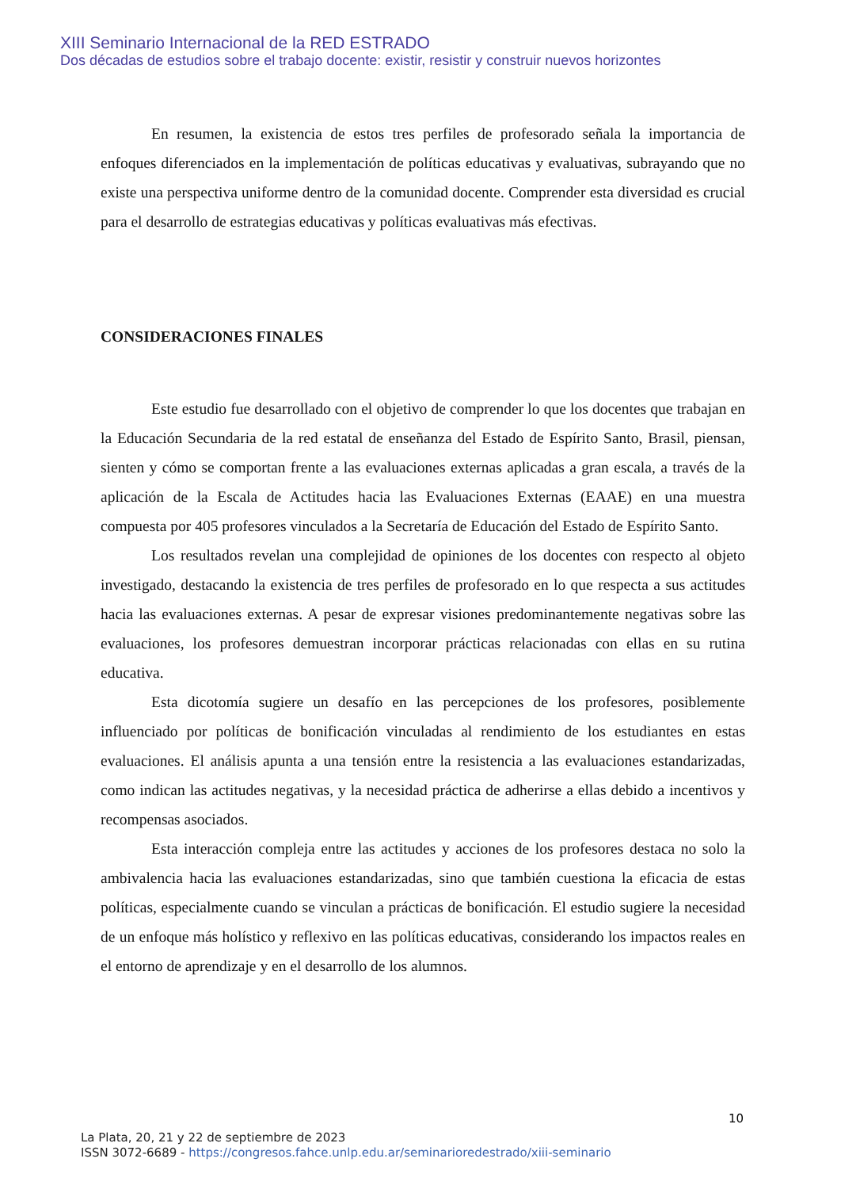XIII Seminario Internacional de la RED ESTRADO
Dos décadas de estudios sobre el trabajo docente: existir, resistir y construir nuevos horizontes
En resumen, la existencia de estos tres perfiles de profesorado señala la importancia de enfoques diferenciados en la implementación de políticas educativas y evaluativas, subrayando que no existe una perspectiva uniforme dentro de la comunidad docente. Comprender esta diversidad es crucial para el desarrollo de estrategias educativas y políticas evaluativas más efectivas.
CONSIDERACIONES FINALES
Este estudio fue desarrollado con el objetivo de comprender lo que los docentes que trabajan en la Educación Secundaria de la red estatal de enseñanza del Estado de Espírito Santo, Brasil, piensan, sienten y cómo se comportan frente a las evaluaciones externas aplicadas a gran escala, a través de la aplicación de la Escala de Actitudes hacia las Evaluaciones Externas (EAAE) en una muestra compuesta por 405 profesores vinculados a la Secretaría de Educación del Estado de Espírito Santo.
Los resultados revelan una complejidad de opiniones de los docentes con respecto al objeto investigado, destacando la existencia de tres perfiles de profesorado en lo que respecta a sus actitudes hacia las evaluaciones externas. A pesar de expresar visiones predominantemente negativas sobre las evaluaciones, los profesores demuestran incorporar prácticas relacionadas con ellas en su rutina educativa.
Esta dicotomía sugiere un desafío en las percepciones de los profesores, posiblemente influenciado por políticas de bonificación vinculadas al rendimiento de los estudiantes en estas evaluaciones. El análisis apunta a una tensión entre la resistencia a las evaluaciones estandarizadas, como indican las actitudes negativas, y la necesidad práctica de adherirse a ellas debido a incentivos y recompensas asociados.
Esta interacción compleja entre las actitudes y acciones de los profesores destaca no solo la ambivalencia hacia las evaluaciones estandarizadas, sino que también cuestiona la eficacia de estas políticas, especialmente cuando se vinculan a prácticas de bonificación. El estudio sugiere la necesidad de un enfoque más holístico y reflexivo en las políticas educativas, considerando los impactos reales en el entorno de aprendizaje y en el desarrollo de los alumnos.
10
La Plata, 20, 21 y 22 de septiembre de 2023
ISSN 3072-6689 - https://congresos.fahce.unlp.edu.ar/seminarioredestrado/xiii-seminario